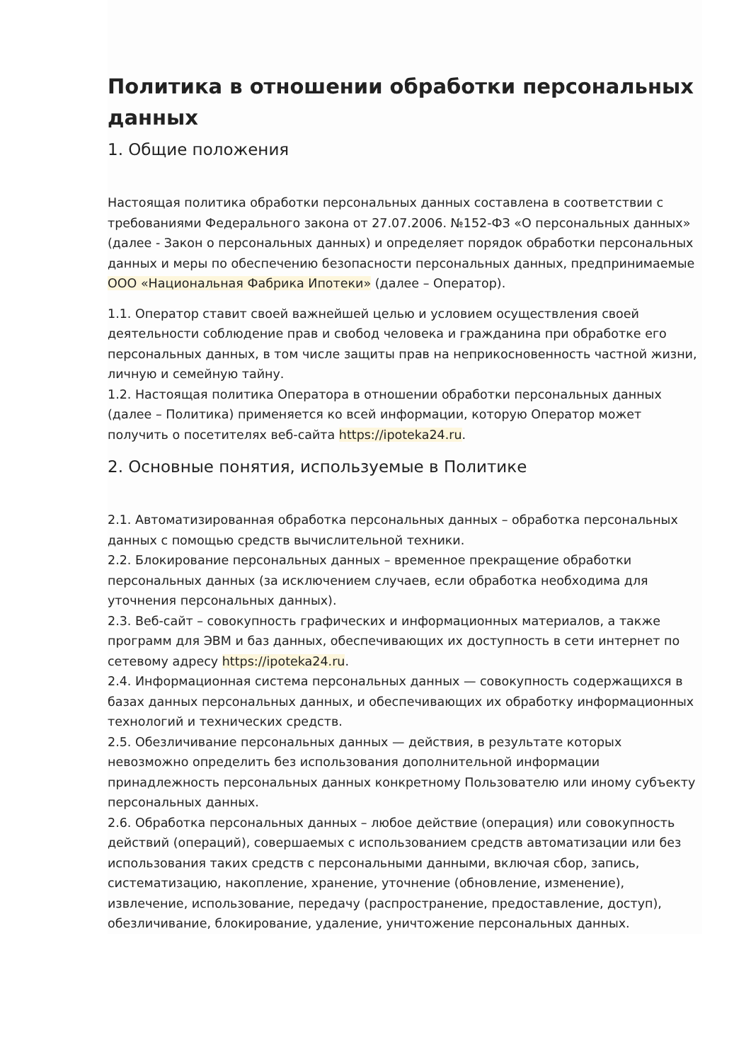Политика в отношении обработки персональных данных
1. Общие положения
Настоящая политика обработки персональных данных составлена в соответствии с требованиями Федерального закона от 27.07.2006. №152-ФЗ «О персональных данных» (далее - Закон о персональных данных) и определяет порядок обработки персональных данных и меры по обеспечению безопасности персональных данных, предпринимаемые ООО «Национальная Фабрика Ипотеки» (далее – Оператор).
1.1. Оператор ставит своей важнейшей целью и условием осуществления своей деятельности соблюдение прав и свобод человека и гражданина при обработке его персональных данных, в том числе защиты прав на неприкосновенность частной жизни, личную и семейную тайну.
1.2. Настоящая политика Оператора в отношении обработки персональных данных (далее – Политика) применяется ко всей информации, которую Оператор может получить о посетителях веб-сайта https://ipoteka24.ru.
2. Основные понятия, используемые в Политике
2.1. Автоматизированная обработка персональных данных – обработка персональных данных с помощью средств вычислительной техники.
2.2. Блокирование персональных данных – временное прекращение обработки персональных данных (за исключением случаев, если обработка необходима для уточнения персональных данных).
2.3. Веб-сайт – совокупность графических и информационных материалов, а также программ для ЭВМ и баз данных, обеспечивающих их доступность в сети интернет по сетевому адресу https://ipoteka24.ru.
2.4. Информационная система персональных данных — совокупность содержащихся в базах данных персональных данных, и обеспечивающих их обработку информационных технологий и технических средств.
2.5. Обезличивание персональных данных — действия, в результате которых невозможно определить без использования дополнительной информации принадлежность персональных данных конкретному Пользователю или иному субъекту персональных данных.
2.6. Обработка персональных данных – любое действие (операция) или совокупность действий (операций), совершаемых с использованием средств автоматизации или без использования таких средств с персональными данными, включая сбор, запись, систематизацию, накопление, хранение, уточнение (обновление, изменение), извлечение, использование, передачу (распространение, предоставление, доступ), обезличивание, блокирование, удаление, уничтожение персональных данных.